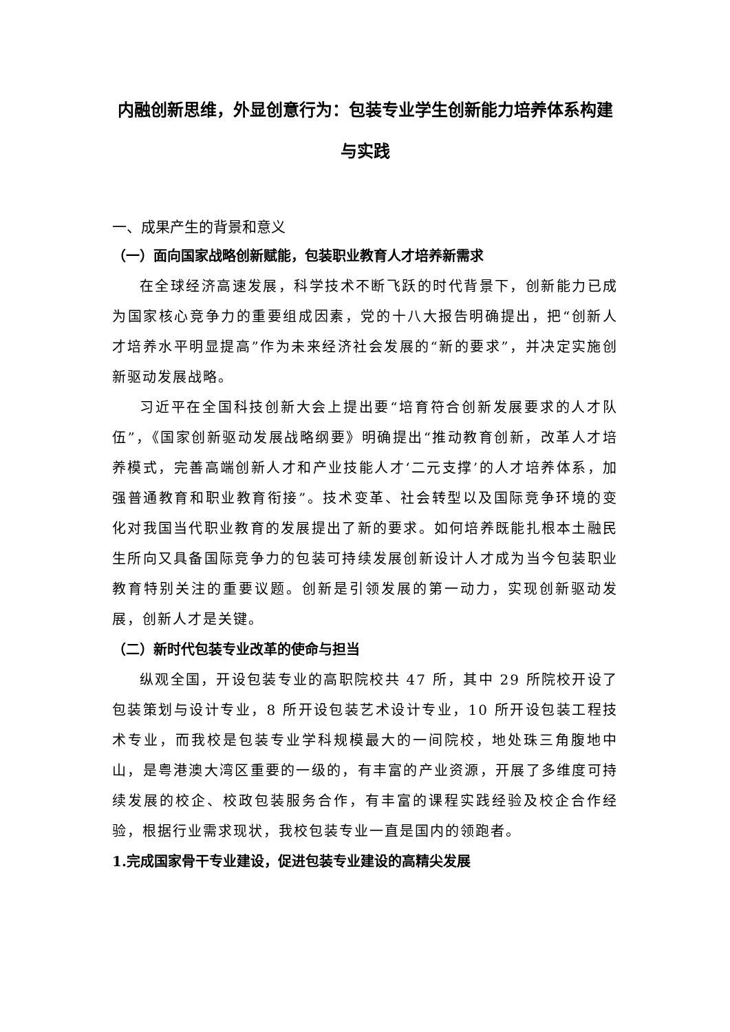内融创新思维，外显创意行为：包装专业学生创新能力培养体系构建与实践
一、成果产生的背景和意义
（一）面向国家战略创新赋能，包装职业教育人才培养新需求
在全球经济高速发展，科学技术不断飞跃的时代背景下，创新能力已成为国家核心竞争力的重要组成因素，党的十八大报告明确提出，把“创新人才培养水平明显提高”作为未来经济社会发展的“新的要求”，并决定实施创新驱动发展战略。
习近平在全国科技创新大会上提出要“培育符合创新发展要求的人才队伍”，《国家创新驱动发展战略纲要》明确提出“推动教育创新，改革人才培养模式，完善高端创新人才和产业技能人才‘二元支撑’的人才培养体系，加强普通教育和职业教育衔接”。技术变革、社会转型以及国际竞争环境的变化对我国当代职业教育的发展提出了新的要求。如何培养既能扎根本土融民生所向又具备国际竞争力的包装可持续发展创新设计人才成为当今包装职业教育特别关注的重要议题。创新是引领发展的第一动力，实现创新驱动发展，创新人才是关键。
（二）新时代包装专业改革的使命与担当
纵观全国，开设包装专业的高职院校共 47 所，其中 29 所院校开设了包装策划与设计专业，8 所开设包装艺术设计专业，10 所开设包装工程技术专业，而我校是包装专业学科规模最大的一间院校，地处珠三角腹地中山，是粤港澳大湾区重要的一级的，有丰富的产业资源，开展了多维度可持续发展的校企、校政包装服务合作，有丰富的课程实践经验及校企合作经验，根据行业需求现状，我校包装专业一直是国内的领跑者。
1.完成国家骨干专业建设，促进包装专业建设的高精尖发展